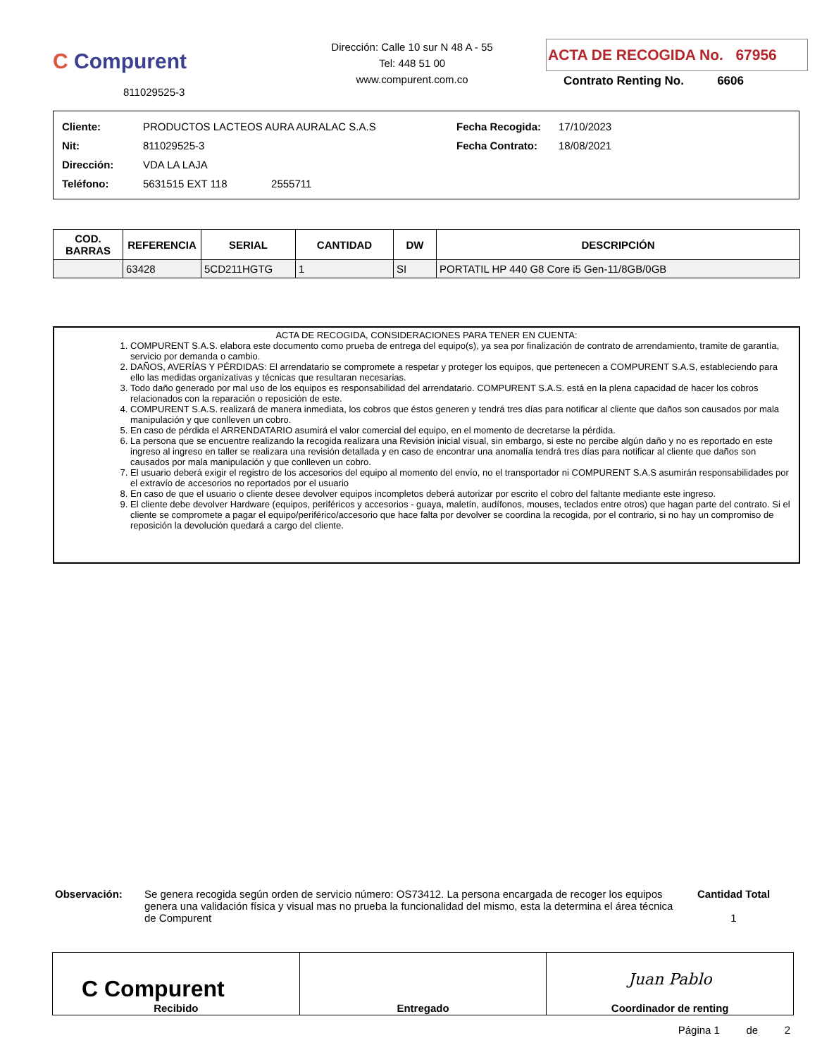C Compurent
811029525-3
Dirección: Calle 10 sur N 48 A - 55
Tel: 448 51 00
www.compurent.com.co
ACTA DE RECOGIDA No. 67956
Contrato Renting No. 6606
| Cliente: | PRODUCTOS LACTEOS AURA AURALAC S.A.S | Fecha Recogida: | 17/10/2023 |
| Nit: | 811029525-3 | Fecha Contrato: | 18/08/2021 |
| Dirección: | VDA LA LAJA | | |
| Teléfono: | 5631515 EXT 118 2555711 | | |
| COD. BARRAS | REFERENCIA | SERIAL | CANTIDAD | DW | DESCRIPCIÓN |
| --- | --- | --- | --- | --- | --- |
| | 63428 | 5CD211HGTG | 1 | SI | PORTATIL HP 440 G8 Core i5 Gen-11/8GB/0GB |
ACTA DE RECOGIDA, CONSIDERACIONES PARA TENER EN CUENTA:
1. COMPURENT S.A.S. elabora este documento como prueba de entrega del equipo(s), ya sea por finalización de contrato de arrendamiento, tramite de garantía, servicio por demanda o cambio.
2. DAÑOS, AVERÍAS Y PÉRDIDAS: El arrendatario se compromete a respetar y proteger los equipos, que pertenecen a COMPURENT S.A.S, estableciendo para ello las medidas organizativas y técnicas que resultaran necesarias.
3. Todo daño generado por mal uso de los equipos es responsabilidad del arrendatario. COMPURENT S.A.S. está en la plena capacidad de hacer los cobros relacionados con la reparación o reposición de este.
4. COMPURENT S.A.S. realizará de manera inmediata, los cobros que éstos generen y tendrá tres días para notificar al cliente que daños son causados por mala manipulación y que conlleven un cobro.
5. En caso de pérdida el ARRENDATARIO asumirá el valor comercial del equipo, en el momento de decretarse la pérdida.
6. La persona que se encuentre realizando la recogida realizara una Revisión inicial visual, sin embargo, si este no percibe algún daño y no es reportado en este ingreso al ingreso en taller se realizara una revisión detallada y en caso de encontrar una anomalía tendrá tres días para notificar al cliente que daños son causados por mala manipulación y que conlleven un cobro.
7. El usuario deberá exigir el registro de los accesorios del equipo al momento del envío, no el transportador ni COMPURENT S.A.S asumirán responsabilidades por el extravío de accesorios no reportados por el usuario
8. En caso de que el usuario o cliente desee devolver equipos incompletos deberá autorizar por escrito el cobro del faltante mediante este ingreso.
9. El cliente debe devolver Hardware (equipos, periféricos y accesorios - guaya, maletín, audífonos, mouses, teclados entre otros) que hagan parte del contrato. Si el cliente se compromete a pagar el equipo/periférico/accesorio que hace falta por devolver se coordina la recogida, por el contrario, si no hay un compromiso de reposición la devolución quedará a cargo del cliente.
Observación: Se genera recogida según orden de servicio número: OS73412. La persona encargada de recoger los equipos genera una validación física y visual mas no prueba la funcionalidad del mismo, esta la determina el área técnica de Compurent
Cantidad Total
1
| C Compurent Recibido | Entregado | Juan Pablo Coordinador de renting |
Página 1 de 2